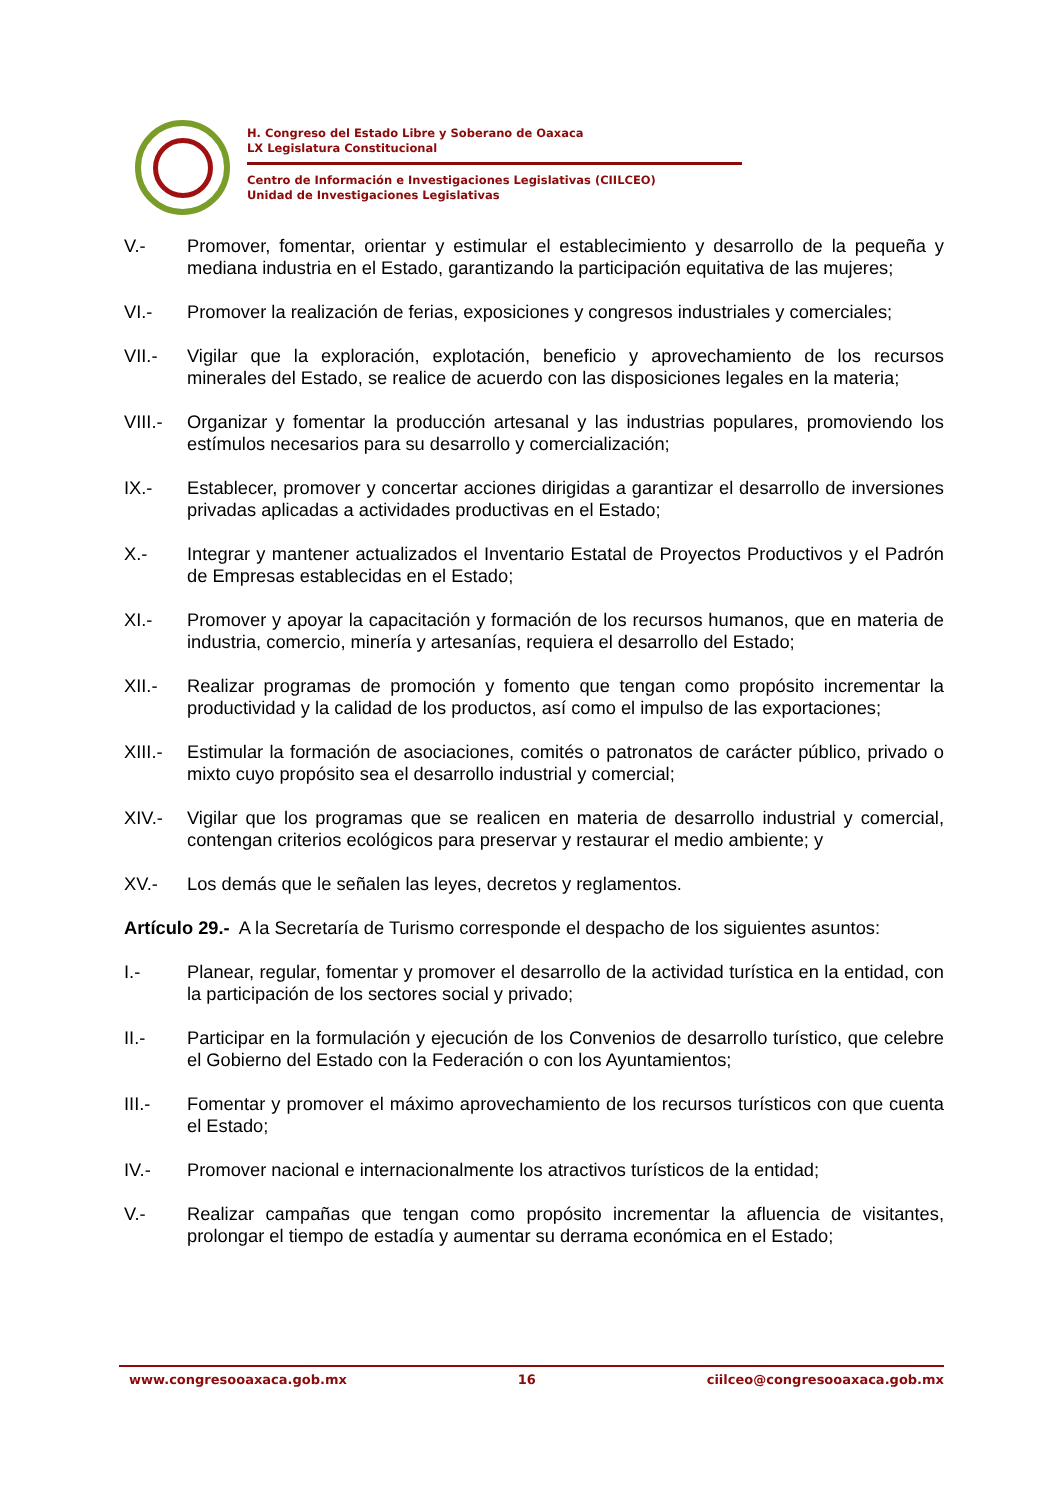H. Congreso del Estado Libre y Soberano de Oaxaca
LX Legislatura Constitucional
Centro de Información e Investigaciones Legislativas (CIILCEO)
Unidad de Investigaciones Legislativas
V.- Promover, fomentar, orientar y estimular el establecimiento y desarrollo de la pequeña y mediana industria en el Estado, garantizando la participación equitativa de las mujeres;
VI.- Promover la realización de ferias, exposiciones y congresos industriales y comerciales;
VII.- Vigilar que la exploración, explotación, beneficio y aprovechamiento de los recursos minerales del Estado, se realice de acuerdo con las disposiciones legales en la materia;
VIII.-
Organizar y fomentar la producción artesanal y las industrias populares, promoviendo los estímulos necesarios para su desarrollo y comercialización;
IX.- Establecer, promover y concertar acciones dirigidas a garantizar el desarrollo de inversiones privadas aplicadas a actividades productivas en el Estado;
X.- Integrar y mantener actualizados el Inventario Estatal de Proyectos Productivos y el Padrón de Empresas establecidas en el Estado;
XI.- Promover y apoyar la capacitación y formación de los recursos humanos, que en materia de industria, comercio, minería y artesanías, requiera el desarrollo del Estado;
XII.- Realizar programas de promoción y fomento que tengan como propósito incrementar la productividad y la calidad de los productos, así como el impulso de las exportaciones;
XIII.-
Estimular la formación de asociaciones, comités o patronatos de carácter público, privado o mixto cuyo propósito sea el desarrollo industrial y comercial;
XIV.- Vigilar que los programas que se realicen en materia de desarrollo industrial y comercial, contengan criterios ecológicos para preservar y restaurar el medio ambiente; y
XV.- Los demás que le señalen las leyes, decretos y reglamentos.
Artículo 29.- A la Secretaría de Turismo corresponde el despacho de los siguientes asuntos:
I.- Planear, regular, fomentar y promover el desarrollo de la actividad turística en la entidad, con la participación de los sectores social y privado;
II.- Participar en la formulación y ejecución de los Convenios de desarrollo turístico, que celebre el Gobierno del Estado con la Federación o con los Ayuntamientos;
III.- Fomentar y promover el máximo aprovechamiento de los recursos turísticos con que cuenta el Estado;
IV.- Promover nacional e internacionalmente los atractivos turísticos de la entidad;
V.- Realizar campañas que tengan como propósito incrementar la afluencia de visitantes, prolongar el tiempo de estadía y aumentar su derrama económica en el Estado;
www.congresooaxaca.gob.mx 16 ciilceo@congresooaxaca.gob.mx